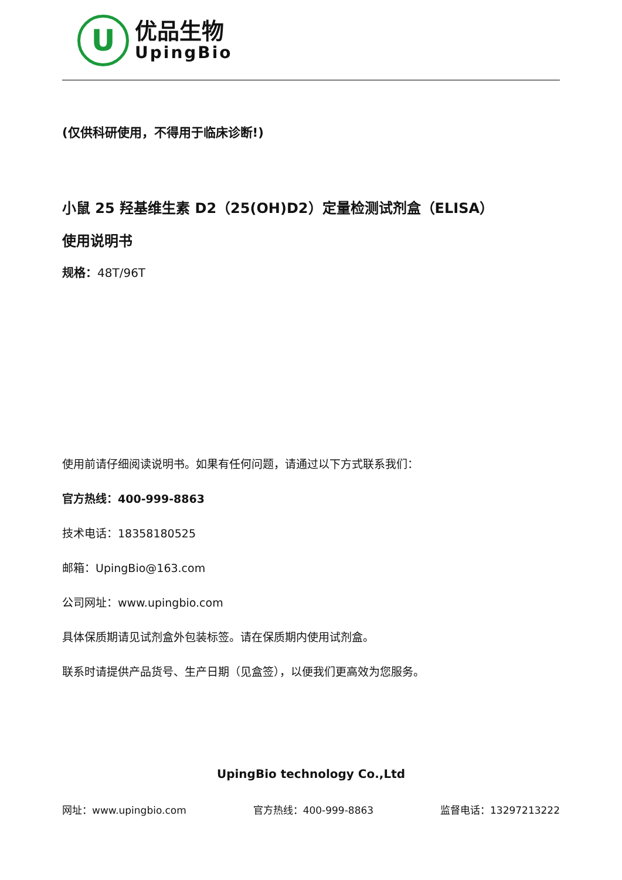U
优品生物
UpingBio
(仅供科研使用，不得用于临床诊断!)
小鼠 25 羟基维生素 D2（25(OH)D2）定量检测试剂盒（ELISA）
使用说明书
规格：48T/96T
使用前请仔细阅读说明书。如果有任何问题，请通过以下方式联系我们：
官方热线：400-999-8863
技术电话：18358180525
邮箱：UpingBio@163.com
公司网址：www.upingbio.com
具体保质期请见试剂盒外包装标签。请在保质期内使用试剂盒。
联系时请提供产品货号、生产日期（见盒签），以便我们更高效为您服务。
UpingBio technology Co.,Ltd
网址：www.upingbio.com 官方热线：400-999-8863 监督电话：13297213222